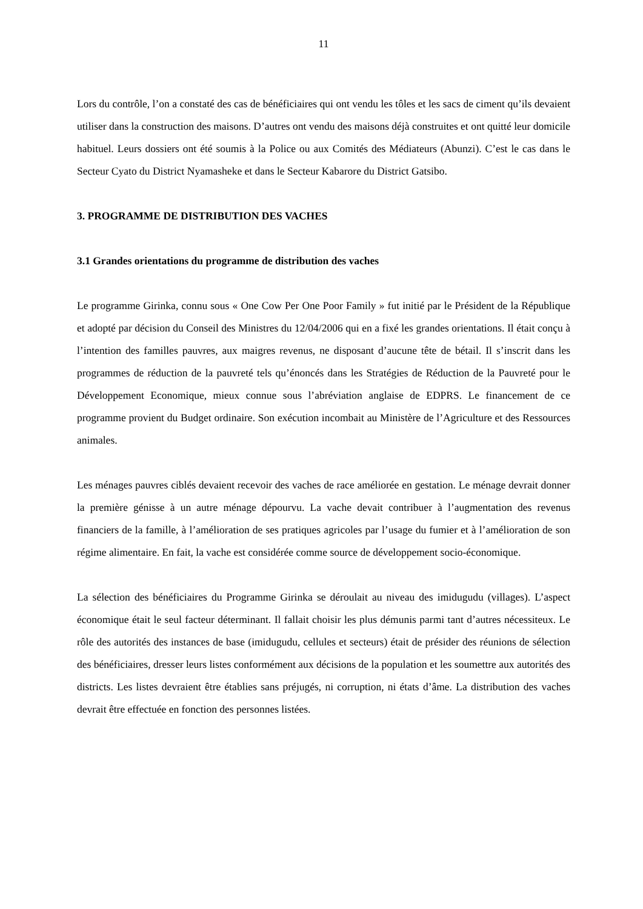11
Lors du contrôle, l’on a constaté des cas de bénéficiaires qui ont vendu les tôles et les sacs de ciment qu’ils devaient utiliser dans la construction des maisons. D’autres ont vendu des maisons déjà construites et ont quitté leur domicile habituel. Leurs dossiers ont été soumis à la Police ou aux Comités des Médiateurs (Abunzi). C’est le cas dans le Secteur Cyato du District Nyamasheke et dans le Secteur Kabarore du District Gatsibo.
3. PROGRAMME DE DISTRIBUTION DES VACHES
3.1 Grandes orientations du programme de distribution des vaches
Le programme Girinka, connu sous « One Cow Per One Poor Family » fut initié par le Président de la République et adopté par décision du Conseil des Ministres du 12/04/2006 qui en a fixé les grandes orientations. Il était conçu à l’intention des familles pauvres, aux maigres revenus, ne disposant d’aucune tête de bétail. Il s’inscrit dans les programmes de réduction de la pauvreté tels qu’énoncés dans les Stratégies de Réduction de la Pauvreté pour le Développement Economique, mieux connue sous l’abréviation anglaise de EDPRS. Le financement de ce programme provient du Budget ordinaire. Son exécution incombait au Ministère de l’Agriculture et des Ressources animales.
Les ménages pauvres ciblés devaient recevoir des vaches de race améliorée en gestation. Le ménage devrait donner la première génisse à un autre ménage dépourvu. La vache devait contribuer à l’augmentation des revenus financiers de la famille, à l’amélioration de ses pratiques agricoles par l’usage du fumier et à l’amélioration de son régime alimentaire. En fait, la vache est considérée comme source de développement socio-économique.
La sélection des bénéficiaires du Programme Girinka se déroulait au niveau des imidugudu (villages). L’aspect économique était le seul facteur déterminant. Il fallait choisir les plus démunis parmi tant d’autres nécessiteux. Le rôle des autorités des instances de base (imidugudu, cellules et secteurs) était de présider des réunions de sélection des bénéficiaires, dresser leurs listes conformément aux décisions de la population et les soumettre aux autorités des districts. Les listes devraient être établies sans préjugés, ni corruption, ni états d’âme. La distribution des vaches devrait être effectuée en fonction des personnes listées.